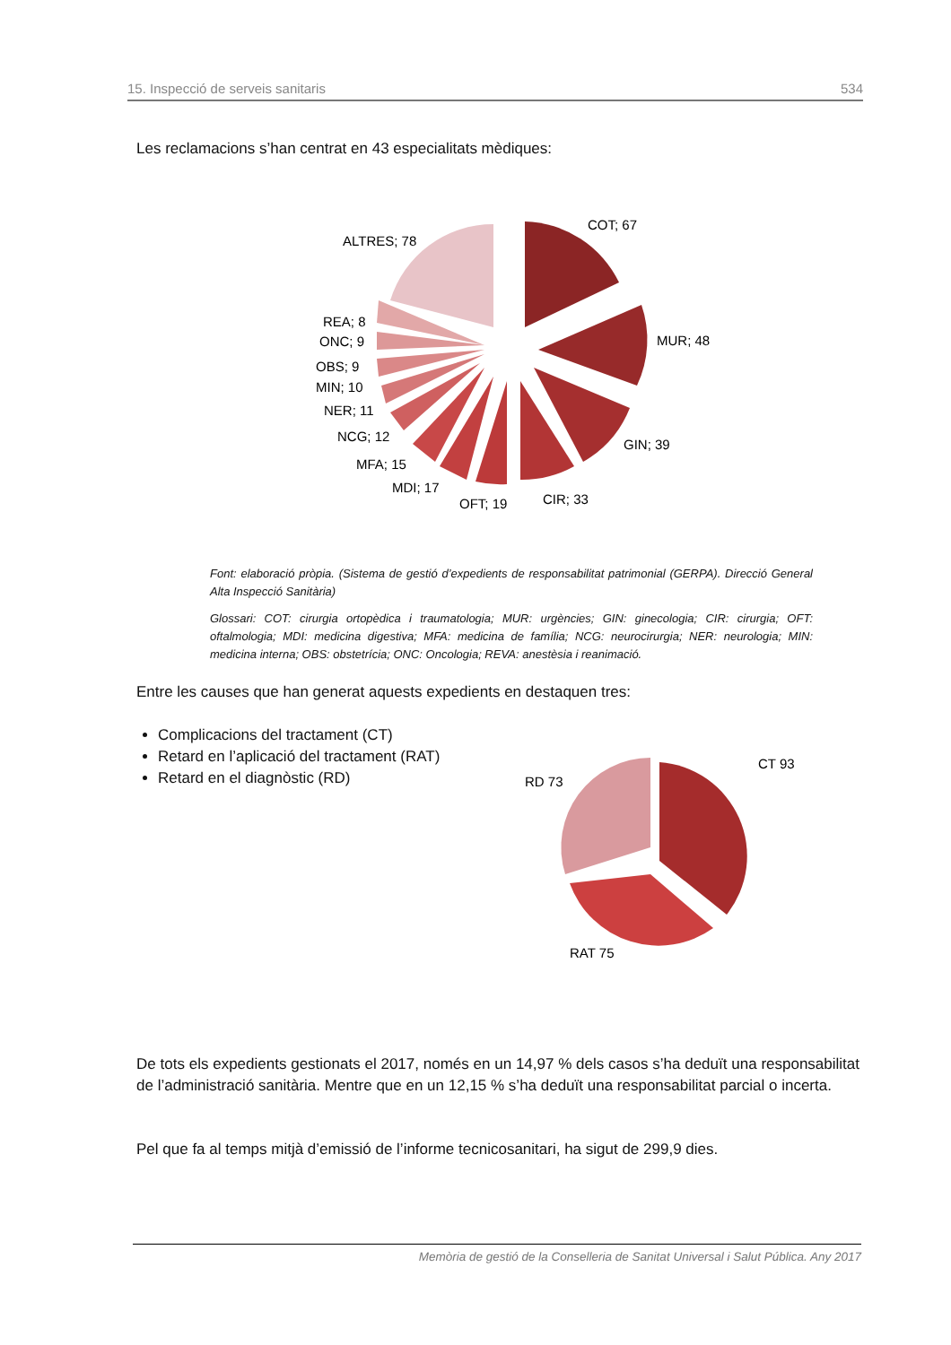15. Inspecció de serveis sanitaris 534
Les reclamacions s’han centrat en 43 especialitats mèdiques:
COT; 67
MUR; 48
GIN; 39
CIR; 33
OFT; 19
MDI; 17
MFA; 15
NCG; 12
NER; 11
MIN; 10
OBS; 9
ONC; 9
REA; 8
ALTRES; 78
Font: elaboració pròpia. (Sistema de gestió d’expedients de responsabilitat patrimonial (GERPA). Direcció General Alta Inspecció Sanitària)
Glossari: COT: cirurgia ortopèdica i traumatologia; MUR: urgències; GIN: ginecologia; CIR: cirurgia; OFT: oftalmologia; MDI: medicina digestiva; MFA: medicina de família; NCG: neurocirurgia; NER: neurologia; MIN: medicina interna; OBS: obstetrícia; ONC: Oncologia; REVA: anestèsia i reanimació.
Entre les causes que han generat aquests expedients en destaquen tres:
Complicacions del tractament (CT)
Retard en l’aplicació del tractament (RAT)
Retard en el diagnòstic (RD)
CT 93
RD 73
RAT 75
De tots els expedients gestionats el 2017, només en un 14,97 % dels casos s’ha deduït una responsabilitat de l’administració sanitària. Mentre que en un 12,15 % s’ha deduït una responsabilitat parcial o incerta.
Pel que fa al temps mitjà d’emissió de l’informe tecnicosanitari, ha sigut de 299,9 dies.
Memòria de gestió de la Conselleria de Sanitat Universal i Salut Pública. Any 2017